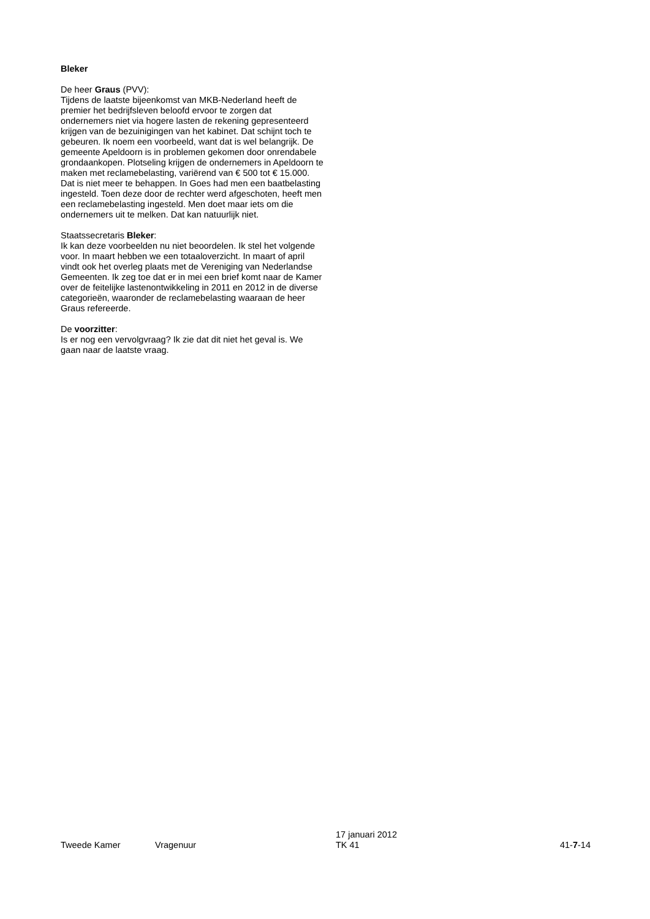Bleker
De heer Graus (PVV):
Tijdens de laatste bijeenkomst van MKB-Nederland heeft de premier het bedrijfsleven beloofd ervoor te zorgen dat ondernemers niet via hogere lasten de rekening gepresenteerd krijgen van de bezuinigingen van het kabinet. Dat schijnt toch te gebeuren. Ik noem een voorbeeld, want dat is wel belangrijk. De gemeente Apeldoorn is in problemen gekomen door onrendabele grondaankopen. Plotseling krijgen de ondernemers in Apeldoorn te maken met reclamebelasting, variërend van € 500 tot € 15.000. Dat is niet meer te behappen. In Goes had men een baatbelasting ingesteld. Toen deze door de rechter werd afgeschoten, heeft men een reclamebelasting ingesteld. Men doet maar iets om die ondernemers uit te melken. Dat kan natuurlijk niet.
Staatssecretaris Bleker:
Ik kan deze voorbeelden nu niet beoordelen. Ik stel het volgende voor. In maart hebben we een totaaloverzicht. In maart of april vindt ook het overleg plaats met de Vereniging van Nederlandse Gemeenten. Ik zeg toe dat er in mei een brief komt naar de Kamer over de feitelijke lastenontwikkeling in 2011 en 2012 in de diverse categorieën, waaronder de reclamebelasting waaraan de heer Graus refereerde.
De voorzitter:
Is er nog een vervolgvraag? Ik zie dat dit niet het geval is. We gaan naar de laatste vraag.
Tweede Kamer
Vragenuur
17 januari 2012
TK 41
41-7-14